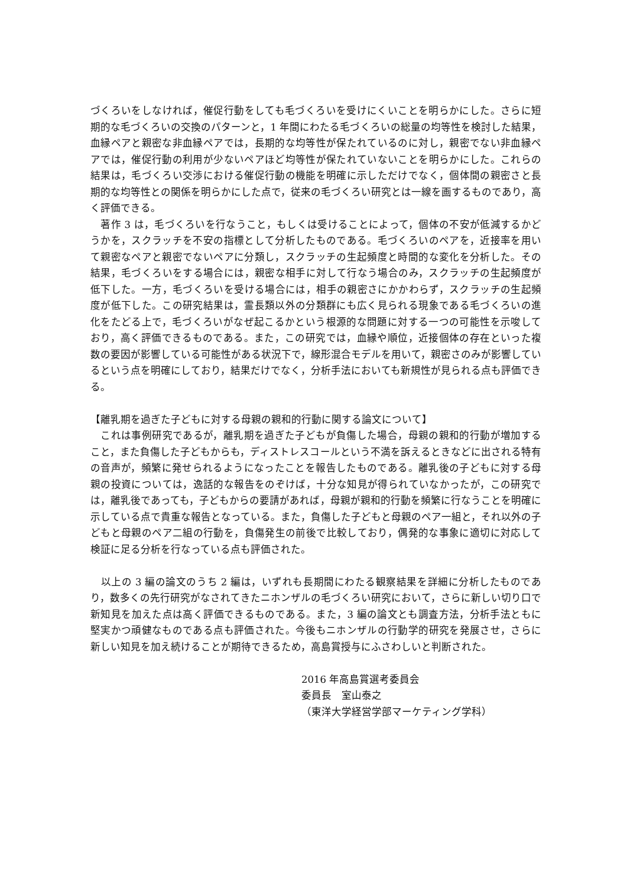づくろいをしなければ，催促行動をしても毛づくろいを受けにくいことを明らかにした。さらに短期的な毛づくろいの交換のパターンと，1 年間にわたる毛づくろいの総量の均等性を検討した結果，血縁ペアと親密な非血縁ペアでは，長期的な均等性が保たれているのに対し，親密でない非血縁ペアでは，催促行動の利用が少ないペアほど均等性が保たれていないことを明らかにした。これらの結果は，毛づくろい交渉における催促行動の機能を明確に示しただけでなく，個体間の親密さと長期的な均等性との関係を明らかにした点で，従来の毛づくろい研究とは一線を画するものであり，高く評価できる。
　著作 3 は，毛づくろいを行なうこと，もしくは受けることによって，個体の不安が低減するかどうかを，スクラッチを不安の指標として分析したものである。毛づくろいのペアを，近接率を用いて親密なペアと親密でないペアに分類し，スクラッチの生起頻度と時間的な変化を分析した。その結果，毛づくろいをする場合には，親密な相手に対して行なう場合のみ，スクラッチの生起頻度が低下した。一方，毛づくろいを受ける場合には，相手の親密さにかかわらず，スクラッチの生起頻度が低下した。この研究結果は，霊長類以外の分類群にも広く見られる現象である毛づくろいの進化をたどる上で，毛づくろいがなぜ起こるかという根源的な問題に対する一つの可能性を示唆しており，高く評価できるものである。また，この研究では，血縁や順位，近接個体の存在といった複数の要因が影響している可能性がある状況下で，線形混合モデルを用いて，親密さのみが影響しているという点を明確にしており，結果だけでなく，分析手法においても新規性が見られる点も評価できる。
【離乳期を過ぎた子どもに対する母親の親和的行動に関する論文について】
　これは事例研究であるが，離乳期を過ぎた子どもが負傷した場合，母親の親和的行動が増加すること，また負傷した子どもからも，ディストレスコールという不満を訴えるときなどに出される特有の音声が，頻繁に発せられるようになったことを報告したものである。離乳後の子どもに対する母親の投資については，逸話的な報告をのぞけば，十分な知見が得られていなかったが，この研究では，離乳後であっても，子どもからの要請があれば，母親が親和的行動を頻繁に行なうことを明確に示している点で貴重な報告となっている。また，負傷した子どもと母親のペア一組と，それ以外の子どもと母親のペア二組の行動を，負傷発生の前後で比較しており，偶発的な事象に適切に対応して検証に足る分析を行なっている点も評価された。
　以上の 3 編の論文のうち 2 編は，いずれも長期間にわたる観察結果を詳細に分析したものであり，数多くの先行研究がなされてきたニホンザルの毛づくろい研究において，さらに新しい切り口で新知見を加えた点は高く評価できるものである。また，3 編の論文とも調査方法，分析手法ともに堅実かつ頑健なものである点も評価された。今後もニホンザルの行動学的研究を発展させ，さらに新しい知見を加え続けることが期待できるため，高島賞授与にふさわしいと判断された。
2016 年高島賞選考委員会
委員長　室山泰之
（東洋大学経営学部マーケティング学科）